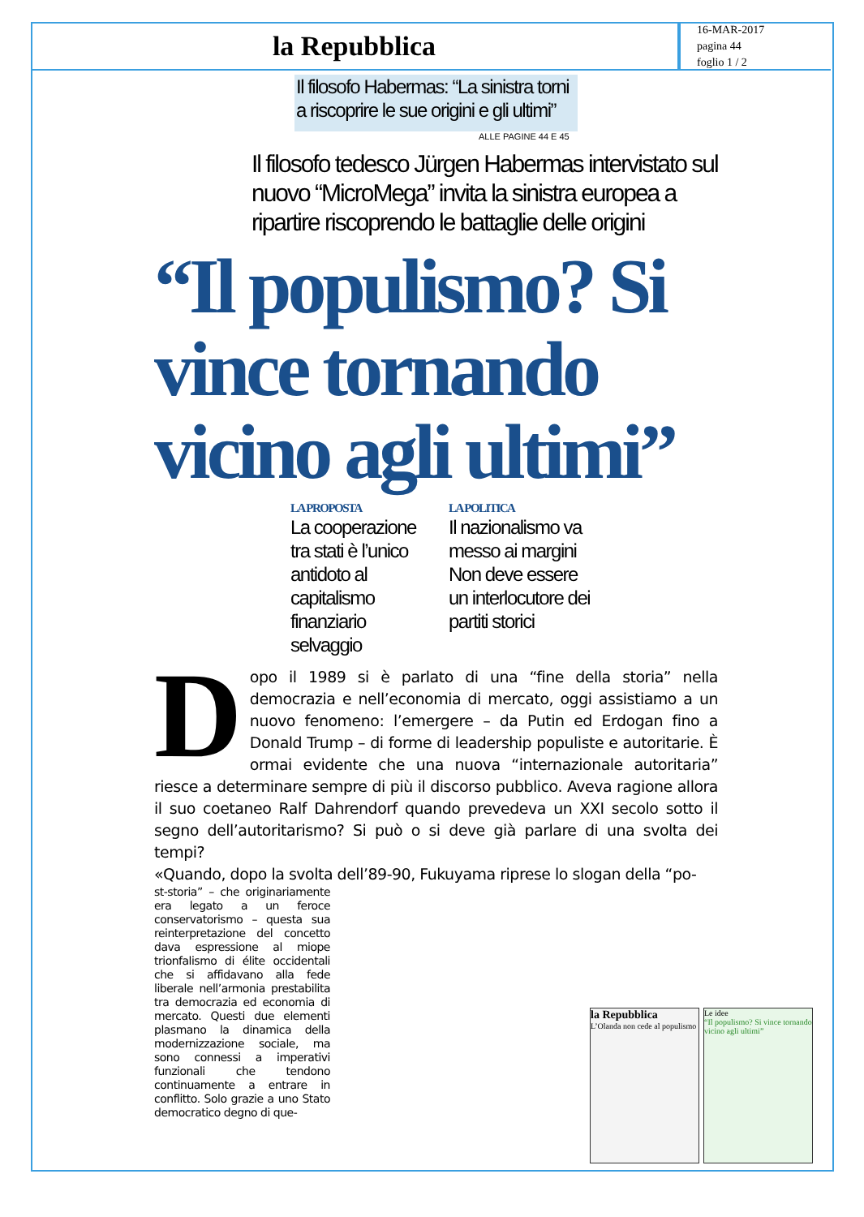la Repubblica
16-MAR-2017
pagina 44
foglio 1 / 2
Il filosofo Habermas: “La sinistra torni a riscoprire le sue origini e gli ultimi”
ALLE PAGINE 44 E 45
Il filosofo tedesco Jürgen Habermas intervistato sul nuovo “MicroMega” invita la sinistra europea a ripartire riscoprendo le battaglie delle origini
“Il populismo? Si vince tornando vicino agli ultimi”
LA PROPOSTA
La cooperazione tra stati è l’unico antidoto al capitalismo finanziario selvaggio
LA POLITICA
Il nazionalismo va messo ai margini Non deve essere un interlocutore dei partiti storici
Dopo il 1989 si è parlato di una “fine della storia” nella democrazia e nell’economia di mercato, oggi assistiamo a un nuovo fenomeno: l’emergere – da Putin ed Erdogan fino a Donald Trump – di forme di leadership populiste e autoritarie. È ormai evidente che una nuova “internazionale autoritaria” riesce a determinare sempre di più il discorso pubblico. Aveva ragione allora il suo coetaneo Ralf Dahrendorf quando prevedeva un XXI secolo sotto il segno dell’autoritarismo? Si può o si deve già parlare di una svolta dei tempi?
«Quando, dopo la svolta dell’89-90, Fukuyama riprese lo slogan della “po-
st-storia” – che originariamente era legato a un feroce conservatorismo – questa sua reinterpretazione del concetto dava espressione al miope trionfalismo di élite occidentali che si affidavano alla fede liberale nell’armonia prestabilita tra democrazia ed economia di mercato. Questi due elementi plasmano la dinamica della modernizzazione sociale, ma sono connessi a imperativi funzionali che tendono continuamente a entrare in conflitto. Solo grazie a uno Stato democratico degno di que-
la Repubblica
L’Olanda non cede al populismo
Le idee
“Il populismo? Si vince tornando vicino agli ultimi”